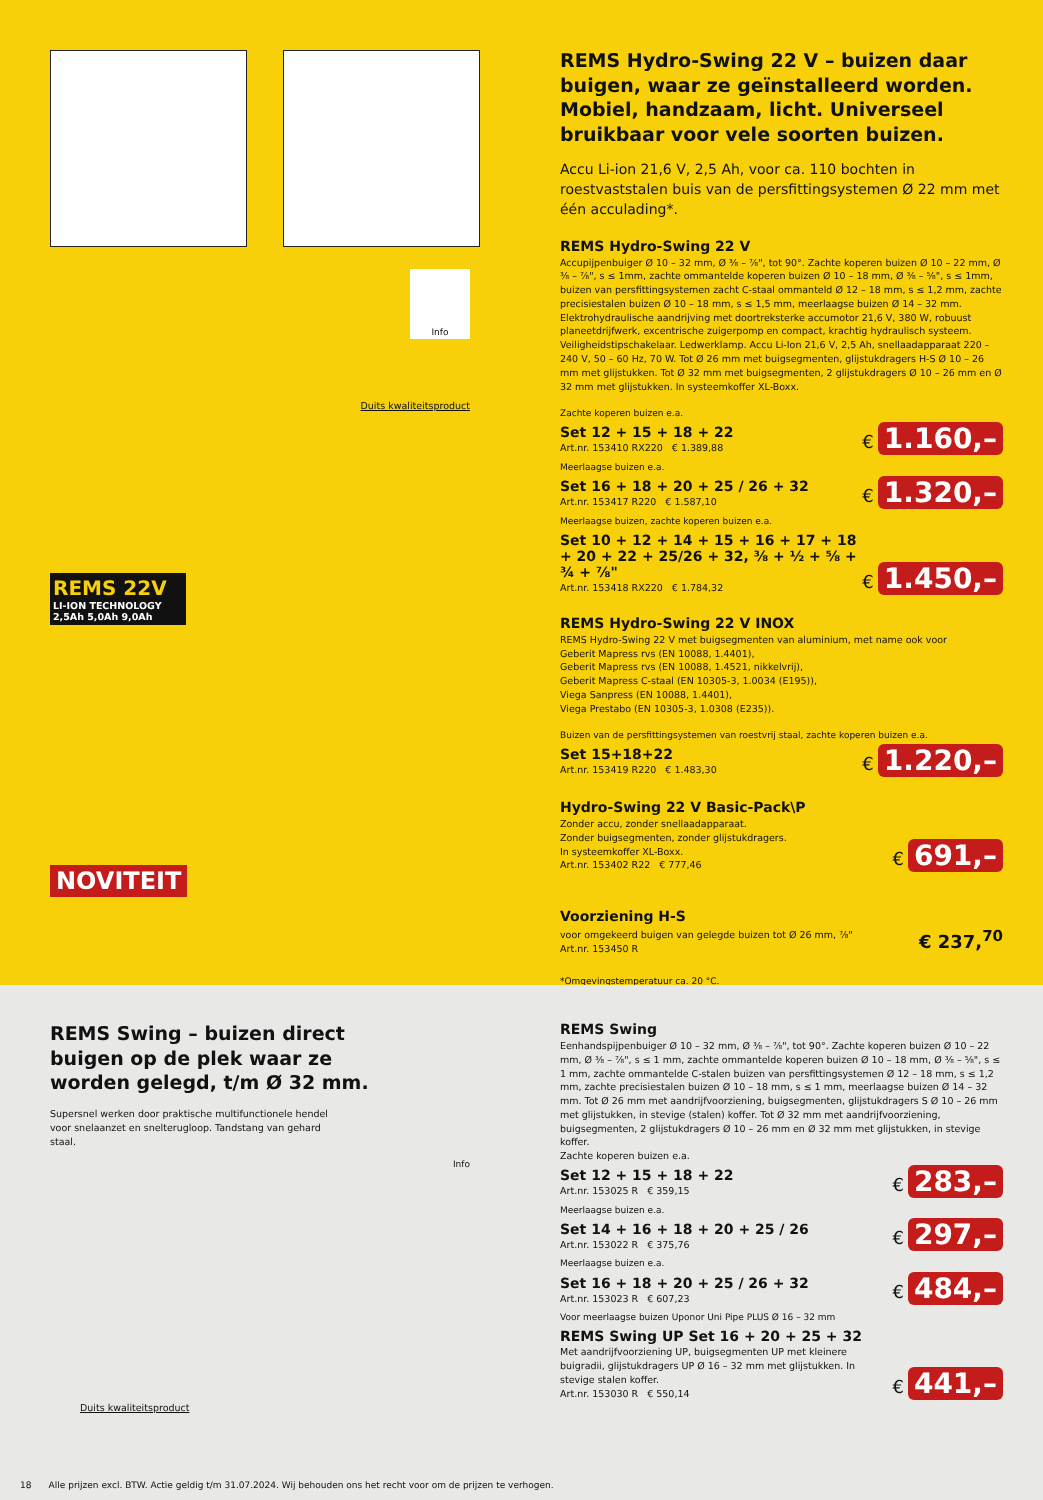Info
Duits kwaliteitsproduct
REMS 22V
LI-ION TECHNOLOGY
2,5Ah 5,0Ah 9,0Ah
NOVITEIT
REMS Hydro-Swing 22 V – buizen daar buigen, waar ze geïnstalleerd worden. Mobiel, hand­zaam, licht. Universeel bruikbaar voor vele soorten buizen.
Accu Li-ion 21,6 V, 2,5 Ah, voor ca. 110 bochten in roestvaststalen buis van de persfittingsystemen Ø 22 mm met één acculading*.
REMS Hydro-Swing 22 V
Accupijpenbuiger Ø 10 – 32 mm, Ø ⅜ – ⅞", tot 90°. Zachte koperen buizen Ø 10 – 22 mm, Ø ⅜ – ⅞", s ≤ 1mm, zachte ommantelde koperen buizen Ø 10 – 18 mm, Ø ⅜ – ⅝", s ≤ 1mm, buizen van persfittingsystemen zacht C-staal ommanteld Ø 12 – 18 mm, s ≤ 1,2 mm, zachte precisiestalen buizen Ø 10 – 18 mm, s ≤ 1,5 mm, meerlaagse buizen Ø 14 – 32 mm. Elektrohydraulische aandrijving met doortreksterke accumotor 21,6 V, 380 W, robuust planeetdrijfwerk, excentrische zuigerpomp en compact, krachtig hydraulisch sys­teem. Veiligheidstipschakelaar. Ledwerklamp. Accu Li-Ion 21,6 V, 2,5 Ah, snellaadap­paraat 220 – 240 V, 50 – 60 Hz, 70 W. Tot Ø 26 mm met buigsegmenten, glijstukdragers H-S Ø 10 – 26 mm met glijstukken. Tot Ø 32 mm met buigsegmenten, 2 glijstukdragers Ø 10 – 26 mm en Ø 32 mm met glijstukken. In systeemkoffer XL-Boxx.
Zachte koperen buizen e.a.
Set 12 + 15 + 18 + 22
Art.nr. 153410 RX220 € 1.389,88
€ 1.160,–
Meerlaagse buizen e.a.
Set 16 + 18 + 20 + 25 / 26 + 32
Art.nr. 153417 R220 € 1.587,10
€ 1.320,–
Meerlaagse buizen, zachte koperen buizen e.a.
Set 10 + 12 + 14 + 15 + 16 + 17 + 18 + 20 + 22 + 25/26 + 32, ⅜ + ½ + ⅝ + ¾ + ⅞"
Art.nr. 153418 RX220 € 1.784,32
€ 1.450,–
REMS Hydro-Swing 22 V INOX
REMS Hydro-Swing 22 V met buigsegmenten van aluminium, met name ook voor
Geberit Mapress rvs (EN 10088, 1.4401),
Geberit Mapress rvs (EN 10088, 1.4521, nikkelvrij),
Geberit Mapress C-staal (EN 10305-3, 1.0034 (E195)),
Viega Sanpress (EN 10088, 1.4401),
Viega Prestabo (EN 10305-3, 1.0308 (E235)).
Buizen van de persfittingsystemen van roestvrij staal, zachte koperen buizen e.a.
Set 15+18+22
Art.nr. 153419 R220 € 1.483,30
€ 1.220,–
Hydro-Swing 22 V Basic-Pack\P
Zonder accu, zonder snellaadapparaat.
Zonder buigsegmenten, zonder glijstukdragers.
In systeemkoffer XL-Boxx.
Art.nr. 153402 R22 € 777,46
€ 691,–
Voorziening H-S
voor omgekeerd buigen van gelegde buizen tot Ø 26 mm, ⅞"
Art.nr. 153450 R
€ 237,<sup>70</sup>
*Omgevingstemperatuur ca. 20 °C.
REMS Swing – buizen direct buigen op de plek waar ze worden gelegd, t/m Ø 32 mm.
Supersnel werken door praktische multifunctionele hendel voor snelaanzet en snelterugloop. Tandstang van gehard staal.
Info
Duits kwaliteitsproduct
REMS Swing
Eenhandspijpenbuiger Ø 10 – 32 mm, Ø ⅜ – ⅞", tot 90°. Zachte koperen buizen Ø 10 – 22 mm, Ø ⅜ – ⅞", s ≤ 1 mm, zachte ommantelde koperen buizen Ø 10 – 18 mm, Ø ⅜ – ⅝", s ≤ 1 mm, zachte ommantelde C-stalen buizen van persfittingsystemen Ø 12 – 18 mm, s ≤ 1,2 mm, zachte precisiestalen buizen Ø 10 – 18 mm, s ≤ 1 mm, meerlaag­se buizen Ø 14 – 32 mm. Tot Ø 26 mm met aandrijfvoorziening, buigsegmenten, glijstukdra­gers S Ø 10 – 26 mm met glijstukken, in stevige (stalen) koffer. Tot Ø 32 mm met aandrijf­voorziening, buigsegmenten, 2 glijstukdragers Ø 10 – 26 mm en Ø 32 mm met glijstukken, in stevige koffer.
Zachte koperen buizen e.a.
Set 12 + 15 + 18 + 22
Art.nr. 153025 R € 359,15
€ 283,–
Meerlaagse buizen e.a.
Set 14 + 16 + 18 + 20 + 25 / 26
Art.nr. 153022 R € 375,76
€ 297,–
Meerlaagse buizen e.a.
Set 16 + 18 + 20 + 25 / 26 + 32
Art.nr. 153023 R € 607,23
€ 484,–
Voor meerlaagse buizen Uponor Uni Pipe PLUS Ø 16 – 32 mm
REMS Swing UP Set 16 + 20 + 25 + 32
Met aandrijfvoorziening UP, buigsegmenten UP met kleinere buigradii, glijstukdragers UP Ø 16 – 32 mm met glijstukken. In stevige stalen koffer.
Art.nr. 153030 R € 550,14
€ 441,–
18 Alle prijzen excl. BTW. Actie geldig t/m 31.07.2024. Wij behouden ons het recht voor om de prijzen te verhogen.